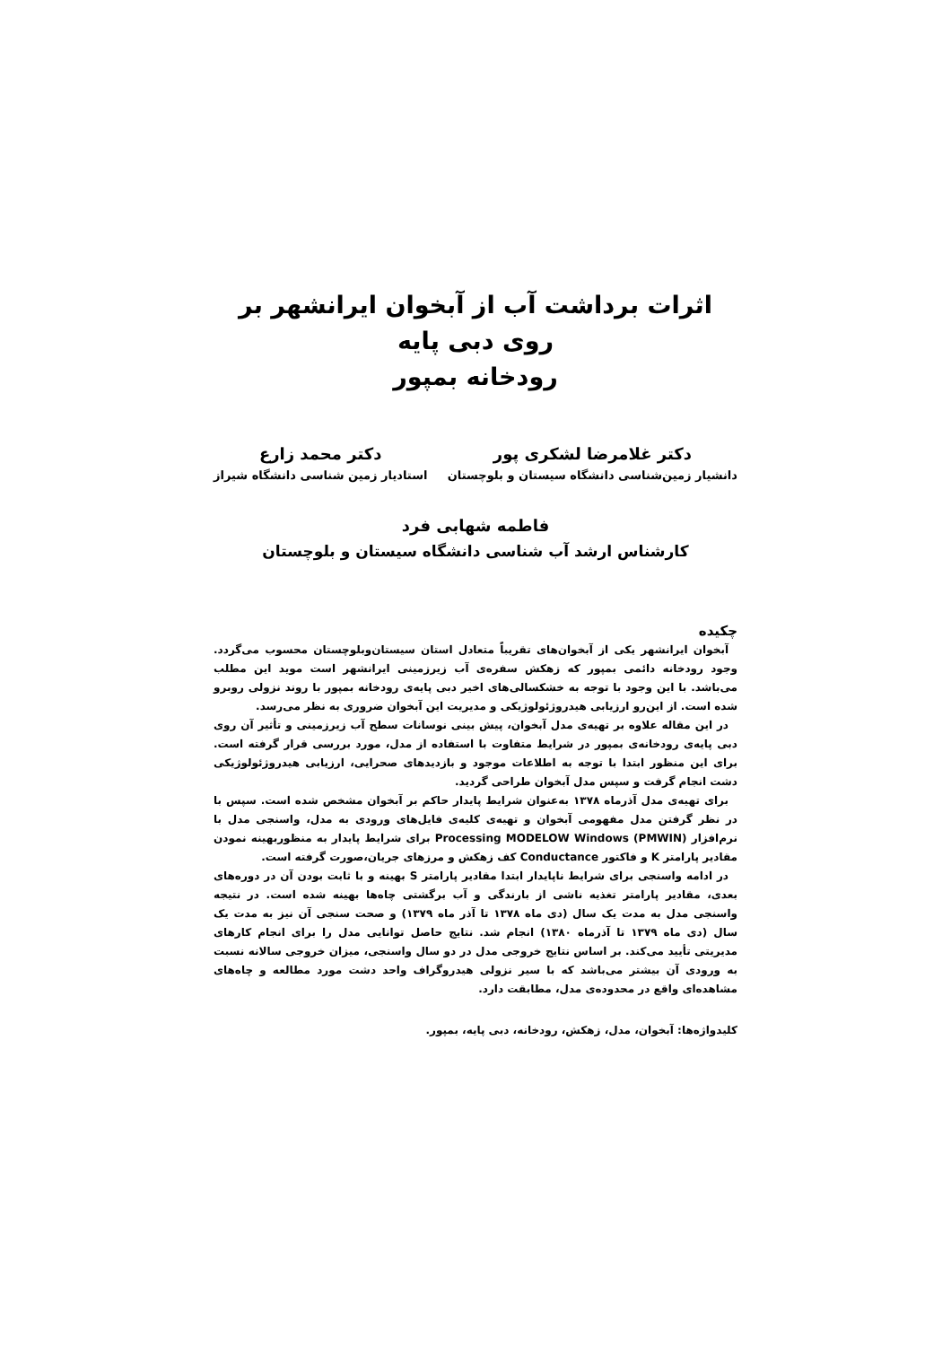اثرات برداشت آب از آبخوان ایرانشهر بر روی دبی پایه
رودخانه بمپور
دکتر غلامرضا لشکری پور
دانشیار زمین‌شناسی دانشگاه سیستان و بلوچستان
دکتر محمد زارع
استادیار زمین شناسی دانشگاه شیراز
فاطمه شهابی فرد
کارشناس ارشد آب شناسی دانشگاه سیستان و بلوچستان
چکیده
آبخوان ایرانشهر یکی از آبخوان‌های تقریباً متعادل استان سیستان‌وبلوچستان محسوب می‌گردد. وجود رودخانه دائمی بمپور که زهکش سفره‌ی آب زیرزمینی ایرانشهر است موید این مطلب می‌باشد. با این وجود با توجه به خشکسالی‌های اخیر دبی پایه‌ی رودخانه بمپور با روند نزولی روبرو شده است. از این‌رو ارزیابی هیدروژئولوژیکی و مدیریت این آبخوان ضروری به نظر می‌رسد.
در این مقاله علاوه بر تهیه‌ی مدل آبخوان، پیش بینی نوسانات سطح آب زیرزمینی و تأثیر آن روی دبی پایه‌ی رودخانه‌ی بمپور در شرایط متفاوت با استفاده از مدل، مورد بررسی قرار گرفته است. برای این منظور ابتدا با توجه به اطلاعات موجود و بازدیدهای صحرایی، ارزیابی هیدروژئولوژیکی دشت انجام گرفت و سپس مدل آبخوان طراحی گردید.
برای تهیه‌ی مدل آذرماه ۱۳۷۸ به‌عنوان شرایط پایدار حاکم بر آبخوان مشخص شده است. سپس با در نظر گرفتن مدل مفهومی آبخوان و تهیه‌ی کلیه‌ی فایل‌های ورودی به مدل، واسنجی مدل با نرم‌افزار Processing MODELOW Windows (PMWIN) برای شرایط پایدار به منظوربهینه نمودن مقادیر پارامتر K و فاکتور Conductance کف زهکش و مرزهای جریان،صورت گرفته است.
در ادامه واسنجی برای شرایط ناپایدار ابتدا مقادیر پارامتر S بهینه و با ثابت بودن آن در دوره‌های بعدی، مقادیر پارامتر تغذیه ناشی از بارندگی و آب برگشتی چاه‌ها بهینه شده است. در نتیجه واسنجی مدل به مدت یک سال (دی ماه ۱۳۷۸ تا آذر ماه ۱۳۷۹) و صحت سنجی آن نیز به مدت یک سال (دی ماه ۱۳۷۹ تا آذرماه ۱۳۸۰) انجام شد. نتایج حاصل توانایی مدل را برای انجام کارهای مدیریتی تأیید می‌کند. بر اساس نتایج خروجی مدل در دو سال واسنجی، میزان خروجی سالانه نسبت به ورودی آن بیشتر می‌باشد که با سیر نزولی هیدروگراف واحد دشت مورد مطالعه و چاه‌های مشاهده‌ای واقع در محدوده‌ی مدل، مطابقت دارد.
کلیدواژه‌ها: آبخوان، مدل، زهکش، رودخانه، دبی پایه، بمپور.